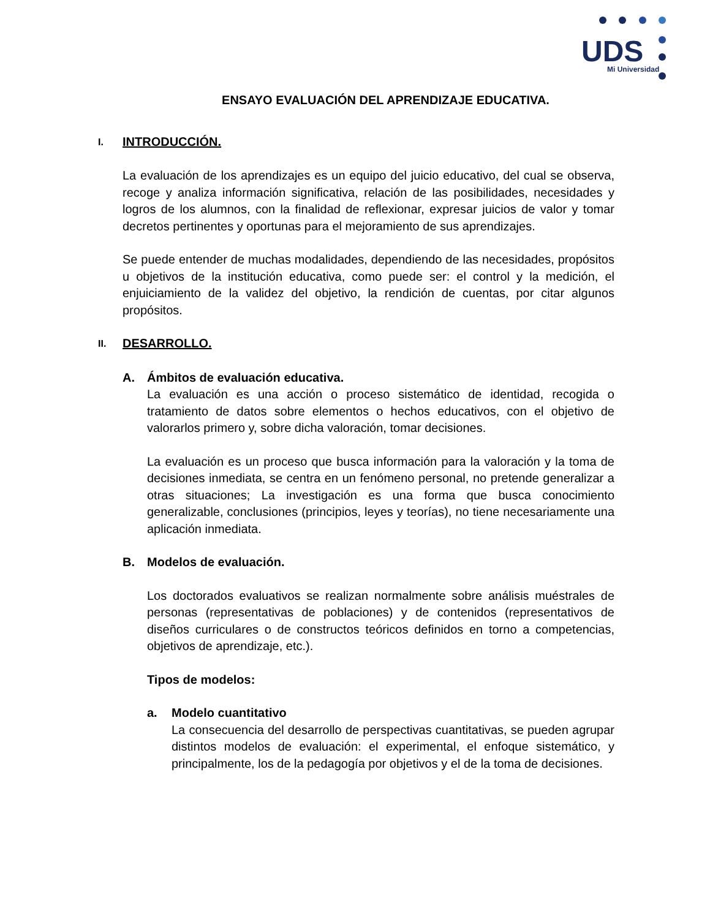UDS
Mi Universidad
ENSAYO EVALUACIÓN DEL APRENDIZAJE EDUCATIVA.
I. INTRODUCCIÓN.
La evaluación de los aprendizajes es un equipo del juicio educativo, del cual se observa, recoge y analiza información significativa, relación de las posibilidades, necesidades y logros de los alumnos, con la finalidad de reflexionar, expresar juicios de valor y tomar decretos pertinentes y oportunas para el mejoramiento de sus aprendizajes.
Se puede entender de muchas modalidades, dependiendo de las necesidades, propósitos u objetivos de la institución educativa, como puede ser: el control y la medición, el enjuiciamiento de la validez del objetivo, la rendición de cuentas, por citar algunos propósitos.
II. DESARROLLO.
A. Ámbitos de evaluación educativa.
La evaluación es una acción o proceso sistemático de identidad, recogida o tratamiento de datos sobre elementos o hechos educativos, con el objetivo de valorarlos primero y, sobre dicha valoración, tomar decisiones.
La evaluación es un proceso que busca información para la valoración y la toma de decisiones inmediata, se centra en un fenómeno personal, no pretende generalizar a otras situaciones; La investigación es una forma que busca conocimiento generalizable, conclusiones (principios, leyes y teorías), no tiene necesariamente una aplicación inmediata.
B. Modelos de evaluación.
Los doctorados evaluativos se realizan normalmente sobre análisis muéstrales de personas (representativas de poblaciones) y de contenidos (representativos de diseños curriculares o de constructos teóricos definidos en torno a competencias, objetivos de aprendizaje, etc.).
Tipos de modelos:
a. Modelo cuantitativo
La consecuencia del desarrollo de perspectivas cuantitativas, se pueden agrupar distintos modelos de evaluación: el experimental, el enfoque sistemático, y principalmente, los de la pedagogía por objetivos y el de la toma de decisiones.